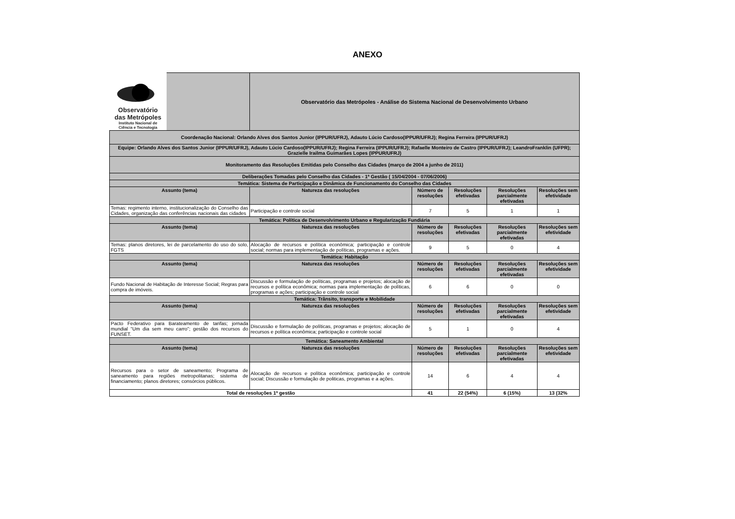ANEXO
| Observatório das Metrópoles Instituto Nacional de Ciência e Tecnologia | | Observatório das Metrópoles - Análise do Sistema Nacional de Desenvolvimento Urbano | | | | |
| Coordenação Nacional: Orlando Alves dos Santos Junior (IPPUR/UFRJ), Adauto Lúcio Cardoso(IPPUR/UFRJ); Regina Ferreira (IPPUR/UFRJ) | | | | | | |
| Equipe: Orlando Alves dos Santos Junior (IPPUR/UFRJ), Adauto Lúcio Cardoso(IPPUR/UFRJ); Regina Ferreira (IPPUR/UFRJ); Rafaelle Monteiro de Castro (IPPUR/UFRJ); LeandroFranklin (UFPR); Grazielle Irailma Guimarães Lopes (IPPUR/UFRJ) | | | | | | |
| Monitoramento das Resoluções Emitidas pelo Conselho das Cidades (março de 2004 a junho de 2011) | | | | | | |
| Deliberações Tomadas pelo Conselho das Cidades - 1ª Gestão ( 15/04/2004 - 07/06/2006) | | | | | | |
| Temática: Sistema de Participação e Dinâmica de Funcionamento do Conselho das Cidades | | | | | | |
| Assunto (tema) | | Natureza das resoluções | Número de resoluções | Resoluções efetivadas | Resoluções parcialmente efetivadas | Resoluções sem efetividade |
| Temas: regimento interno, institucionalização do Conselho das Cidades, organização das conferências nacionais das cidades | | Participação e controle social | 7 | 5 | 1 | 1 |
| Temática: Política de Desenvolvimento Urbano e Regularização Fundiária | | | | | | |
| Assunto (tema) | | Natureza das resoluções | Número de resoluções | Resoluções efetivadas | Resoluções parcialmente efetivadas | Resoluções sem efetividade |
| Temas: planos diretores, lei de parcelamento do uso do solo, FGTS | | Alocação de recursos e política econômica; participação e controle social; normas para implementação de políticas, programas e ações. | 9 | 5 | 0 | 4 |
| Temática: Habitação | | | | | | |
| Assunto (tema) | | Natureza das resoluções | Número de resoluções | Resoluções efetivadas | Resoluções parcialmente efetivadas | Resoluções sem efetividade |
| Fundo Nacional de Habitação de Interesse Social; Regras para compra de imóveis. | | Discussão e formulação de políticas, programas e projetos; alocação de recursos e política econômica; normas para implementação de políticas, programas e ações; participação e controle social | 6 | 6 | 0 | 0 |
| Temática: Trânsito, transporte e Mobilidade | | | | | | |
| Assunto (tema) | | Natureza das resoluções | Número de resoluções | Resoluções efetivadas | Resoluções parcialmente efetivadas | Resoluções sem efetividade |
| Pacto Federativo para Barateamento de tarifas; jornada mundial “Um dia sem meu carro”; gestão dos recursos do FUNSET. | | Discussão e formulação de políticas, programas e projetos; alocação de recursos e política econômica; participação e controle social | 5 | 1 | 0 | 4 |
| Temática: Saneamento Ambiental | | | | | | |
| Assunto (tema) | | Natureza das resoluções | Número de resoluções | Resoluções efetivadas | Resoluções parcialmente efetivadas | Resoluções sem efetividade |
| Recursos para o setor de saneamento; Programa de saneamento para regiões metropolitanas; sistema de financiamento; planos diretores; consórcios públicos. | | Alocação de recursos e política econômica; participação e controle social; Discussão e formulação de politicas, programas e a ações. | 14 | 6 | 4 | 4 |
| Total de resoluções 1ª gestão | | | 41 | 22 (54%) | 6 (15%) | 13 (32% |